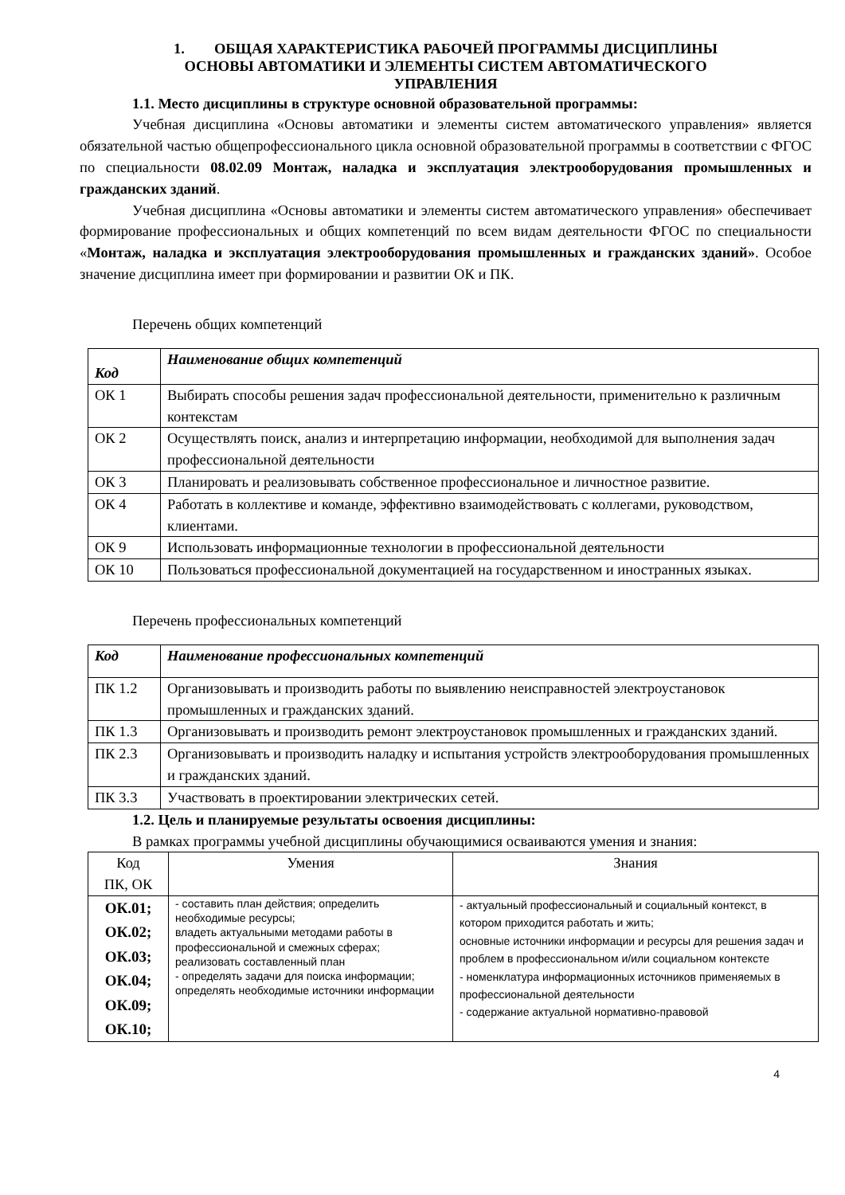1. ОБЩАЯ ХАРАКТЕРИСТИКА РАБОЧЕЙ ПРОГРАММЫ ДИСЦИПЛИНЫ
ОСНОВЫ АВТОМАТИКИ И ЭЛЕМЕНТЫ СИСТЕМ АВТОМАТИЧЕСКОГО
УПРАВЛЕНИЯ
1.1. Место дисциплины в структуре основной образовательной программы:
Учебная дисциплина «Основы автоматики и элементы систем автоматического управления» является обязательной частью общепрофессионального цикла основной образовательной программы в соответствии с ФГОС по специальности 08.02.09 Монтаж, наладка и эксплуатация электрооборудования промышленных и гражданских зданий.
Учебная дисциплина «Основы автоматики и элементы систем автоматического управления» обеспечивает формирование профессиональных и общих компетенций по всем видам деятельности ФГОС по специальности «Монтаж, наладка и эксплуатация электрооборудования промышленных и гражданских зданий». Особое значение дисциплина имеет при формировании и развитии ОК и ПК.
Перечень общих компетенций
| Код | Наименование общих компетенций |
| --- | --- |
| ОК 1 | Выбирать способы решения задач профессиональной деятельности, применительно к различным контекстам |
| ОК 2 | Осуществлять поиск, анализ и интерпретацию информации, необходимой для выполнения задач профессиональной деятельности |
| ОК 3 | Планировать и реализовывать собственное профессиональное и личностное развитие. |
| ОК 4 | Работать в коллективе и команде, эффективно взаимодействовать с коллегами, руководством, клиентами. |
| ОК 9 | Использовать информационные технологии в профессиональной деятельности |
| ОК 10 | Пользоваться профессиональной документацией на государственном и иностранных языках. |
Перечень профессиональных компетенций
| Код | Наименование профессиональных компетенций |
| --- | --- |
| ПК 1.2 | Организовывать и производить работы по выявлению неисправностей электроустановок промышленных и гражданских зданий. |
| ПК 1.3 | Организовывать и производить ремонт электроустановок промышленных и гражданских зданий. |
| ПК 2.3 | Организовывать и производить наладку и испытания устройств электрооборудования промышленных и гражданских зданий. |
| ПК 3.3 | Участвовать в проектировании электрических сетей. |
1.2. Цель и планируемые результаты освоения дисциплины:
В рамках программы учебной дисциплины обучающимися осваиваются умения и знания:
| Код ПК, ОК | Умения | Знания |
| --- | --- | --- |
| ОК.01; ОК.02; ОК.03; ОК.04; ОК.09; ОК.10; | - составить план действия; определить необходимые ресурсы; владеть актуальными методами работы в профессиональной и смежных сферах; реализовать составленный план - определять задачи для поиска информации; определять необходимые источники информации | - актуальный профессиональный и социальный контекст, в котором приходится работать и жить; основные источники информации и ресурсы для решения задач и проблем в профессиональном и/или социальном контексте - номенклатура информационных источников применяемых в профессиональной деятельности - содержание актуальной нормативно-правовой |
4